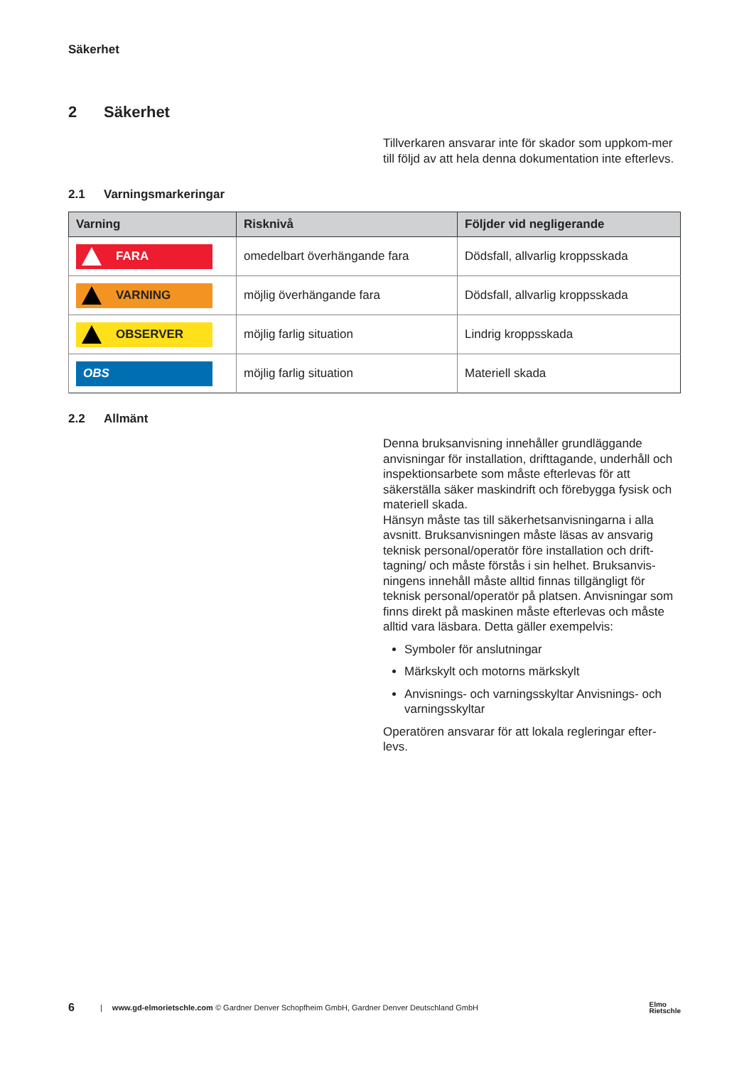Säkerhet
2 Säkerhet
Tillverkaren ansvarar inte för skador som uppkom-mer till följd av att hela denna dokumentation inte efterlevs.
2.1 Varningsmarkeringar
| Varning | Risknivå | Följder vid negligerande |
| --- | --- | --- |
| FARA | omedelbart överhängande fara | Dödsfall, allvarlig kroppsskada |
| VARNING | möjlig överhängande fara | Dödsfall, allvarlig kroppsskada |
| OBSERVER | möjlig farlig situation | Lindrig kroppsskada |
| OBS | möjlig farlig situation | Materiell skada |
2.2 Allmänt
Denna bruksanvisning innehåller grundläggande anvisningar för installation, drifttagande, underhåll och inspektionsarbete som måste efterlevas för att säkerställa säker maskindrift och förebygga fysisk och materiell skada.
Hänsyn måste tas till säkerhetsanvisningarna i alla avsnitt. Bruksanvisningen måste läsas av ansvarig teknisk personal/operatör före installation och drift-tagning/ och måste förstås i sin helhet. Bruksanvis-ningens innehåll måste alltid finnas tillgängligt för teknisk personal/operatör på platsen. Anvisningar som finns direkt på maskinen måste efterlevas och måste alltid vara läsbara. Detta gäller exempelvis:
Symboler för anslutningar
Märkskylt och motorns märkskylt
Anvisnings- och varningsskyltar Anvisnings- och varningsskyltar
Operatören ansvarar för att lokala regleringar efter-levs.
6 | www.gd-elmorietschle.com © Gardner Denver Schopfheim GmbH, Gardner Denver Deutschland GmbH Elmo
Rietschle